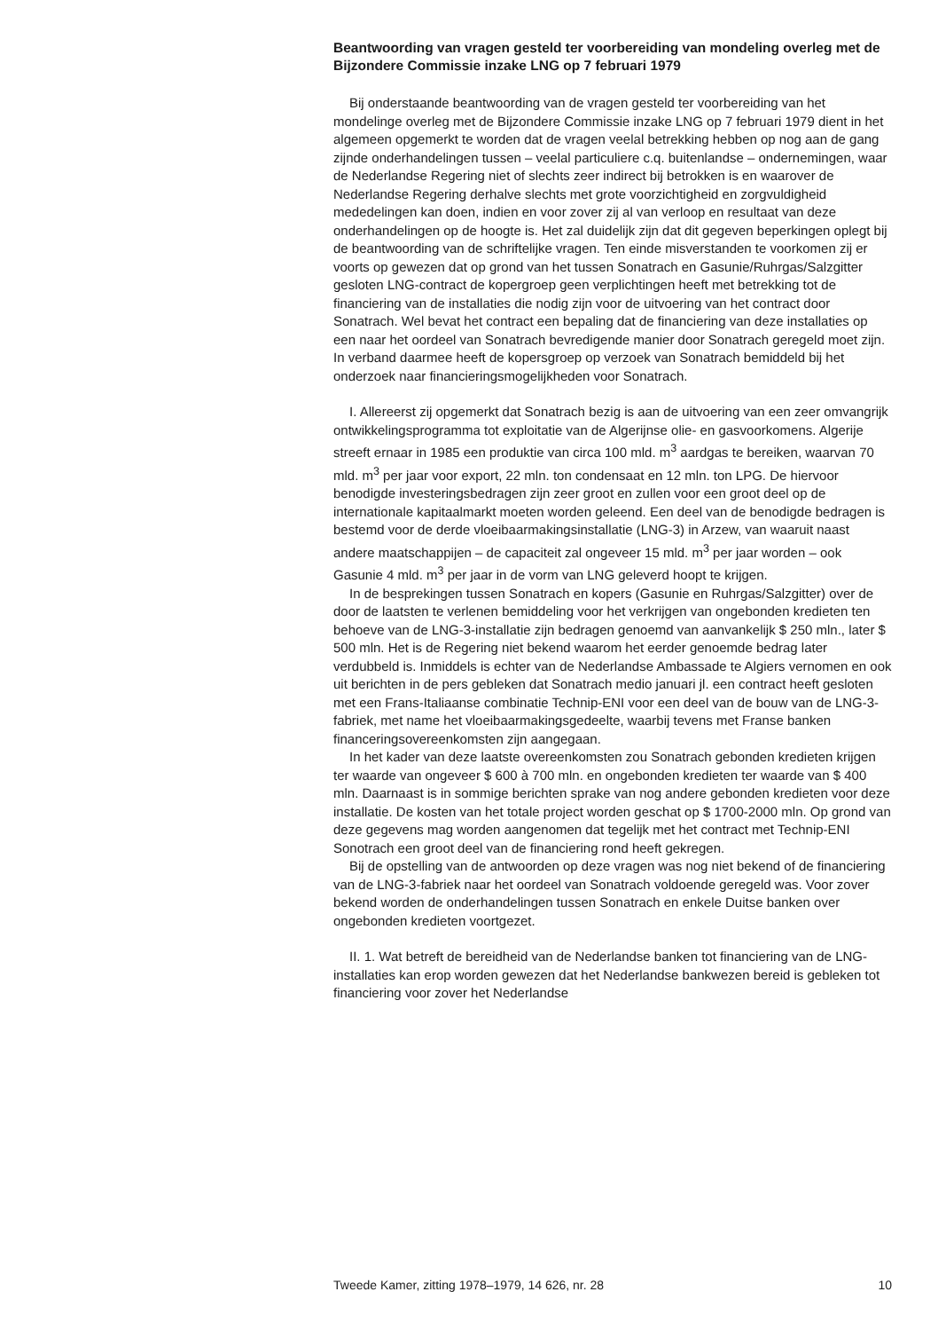Beantwoording van vragen gesteld ter voorbereiding van mondeling overleg met de Bijzondere Commissie inzake LNG op 7 februari 1979
Bij onderstaande beantwoording van de vragen gesteld ter voorbereiding van het mondelinge overleg met de Bijzondere Commissie inzake LNG op 7 februari 1979 dient in het algemeen opgemerkt te worden dat de vragen veelal betrekking hebben op nog aan de gang zijnde onderhandelingen tussen – veelal particuliere c.q. buitenlandse – ondernemingen, waar de Nederlandse Regering niet of slechts zeer indirect bij betrokken is en waarover de Nederlandse Regering derhalve slechts met grote voorzichtigheid en zorgvuldigheid mededelingen kan doen, indien en voor zover zij al van verloop en resultaat van deze onderhandelingen op de hoogte is. Het zal duidelijk zijn dat dit gegeven beperkingen oplegt bij de beantwoording van de schriftelijke vragen. Ten einde misverstanden te voorkomen zij er voorts op gewezen dat op grond van het tussen Sonatrach en Gasunie/Ruhrgas/Salzgitter gesloten LNG-contract de kopergroep geen verplichtingen heeft met betrekking tot de financiering van de installaties die nodig zijn voor de uitvoering van het contract door Sonatrach. Wel bevat het contract een bepaling dat de financiering van deze installaties op een naar het oordeel van Sonatrach bevredigende manier door Sonatrach geregeld moet zijn. In verband daarmee heeft de kopersgroep op verzoek van Sonatrach bemiddeld bij het onderzoek naar financieringsmogelijkheden voor Sonatrach.
I. Allereerst zij opgemerkt dat Sonatrach bezig is aan de uitvoering van een zeer omvangrijk ontwikkelingsprogramma tot exploitatie van de Algerijnse olie- en gasvoorkomens. Algerije streeft ernaar in 1985 een produktie van circa 100 mld. m<sup>3</sup> aardgas te bereiken, waarvan 70 mld. m<sup>3</sup> per jaar voor export, 22 mln. ton condensaat en 12 mln. ton LPG. De hiervoor benodigde investeringsbedragen zijn zeer groot en zullen voor een groot deel op de internationale kapitaalmarkt moeten worden geleend. Een deel van de benodigde bedragen is bestemd voor de derde vloeibaarmakingsinstallatie (LNG-3) in Arzew, van waaruit naast andere maatschappijen – de capaciteit zal ongeveer 15 mld. m<sup>3</sup> per jaar worden – ook Gasunie 4 mld. m<sup>3</sup> per jaar in de vorm van LNG geleverd hoopt te krijgen.
In de besprekingen tussen Sonatrach en kopers (Gasunie en Ruhrgas/Salzgitter) over de door de laatsten te verlenen bemiddeling voor het verkrijgen van ongebonden kredieten ten behoeve van de LNG-3-installatie zijn bedragen genoemd van aanvankelijk $ 250 mln., later $ 500 mln. Het is de Regering niet bekend waarom het eerder genoemde bedrag later verdubbeld is. Inmiddels is echter van de Nederlandse Ambassade te Algiers vernomen en ook uit berichten in de pers gebleken dat Sonatrach medio januari jl. een contract heeft gesloten met een Frans-Italiaanse combinatie Technip-ENI voor een deel van de bouw van de LNG-3-fabriek, met name het vloeibaarmakingsgedeelte, waarbij tevens met Franse banken financeringsovereenkomsten zijn aangegaan.
In het kader van deze laatste overeenkomsten zou Sonatrach gebonden kredieten krijgen ter waarde van ongeveer $ 600 à 700 mln. en ongebonden kredieten ter waarde van $ 400 mln. Daarnaast is in sommige berichten sprake van nog andere gebonden kredieten voor deze installatie. De kosten van het totale project worden geschat op $ 1700-2000 mln. Op grond van deze gegevens mag worden aangenomen dat tegelijk met het contract met Technip-ENI Sonotrach een groot deel van de financiering rond heeft gekregen.
Bij de opstelling van de antwoorden op deze vragen was nog niet bekend of de financiering van de LNG-3-fabriek naar het oordeel van Sonatrach voldoende geregeld was. Voor zover bekend worden de onderhandelingen tussen Sonatrach en enkele Duitse banken over ongebonden kredieten voortgezet.
II. 1. Wat betreft de bereidheid van de Nederlandse banken tot financiering van de LNG-installaties kan erop worden gewezen dat het Nederlandse bankwezen bereid is gebleken tot financiering voor zover het Nederlandse
Tweede Kamer, zitting 1978–1979, 14 626, nr. 28 10